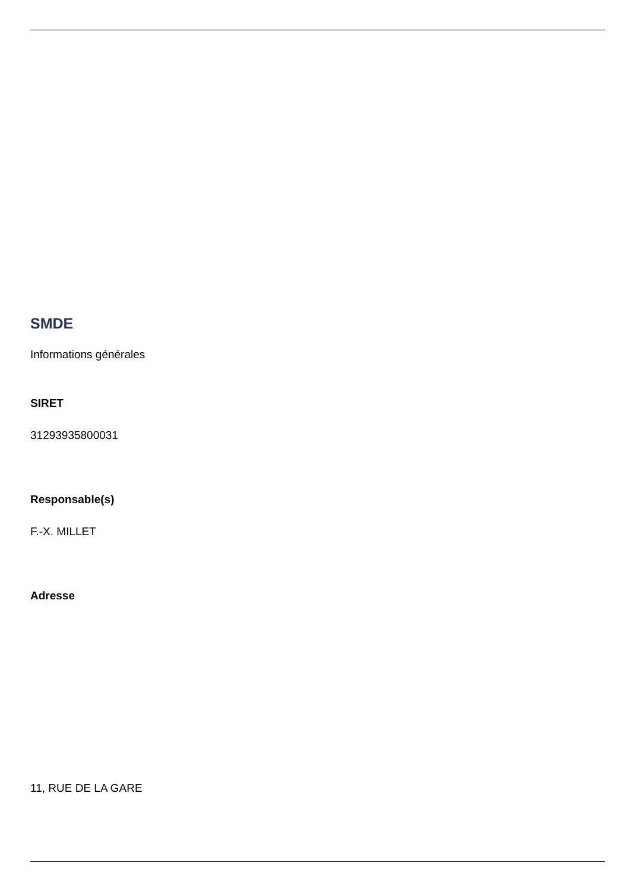SMDE
Informations générales
SIRET
31293935800031
Responsable(s)
F.-X. MILLET
Adresse
11, RUE DE LA GARE